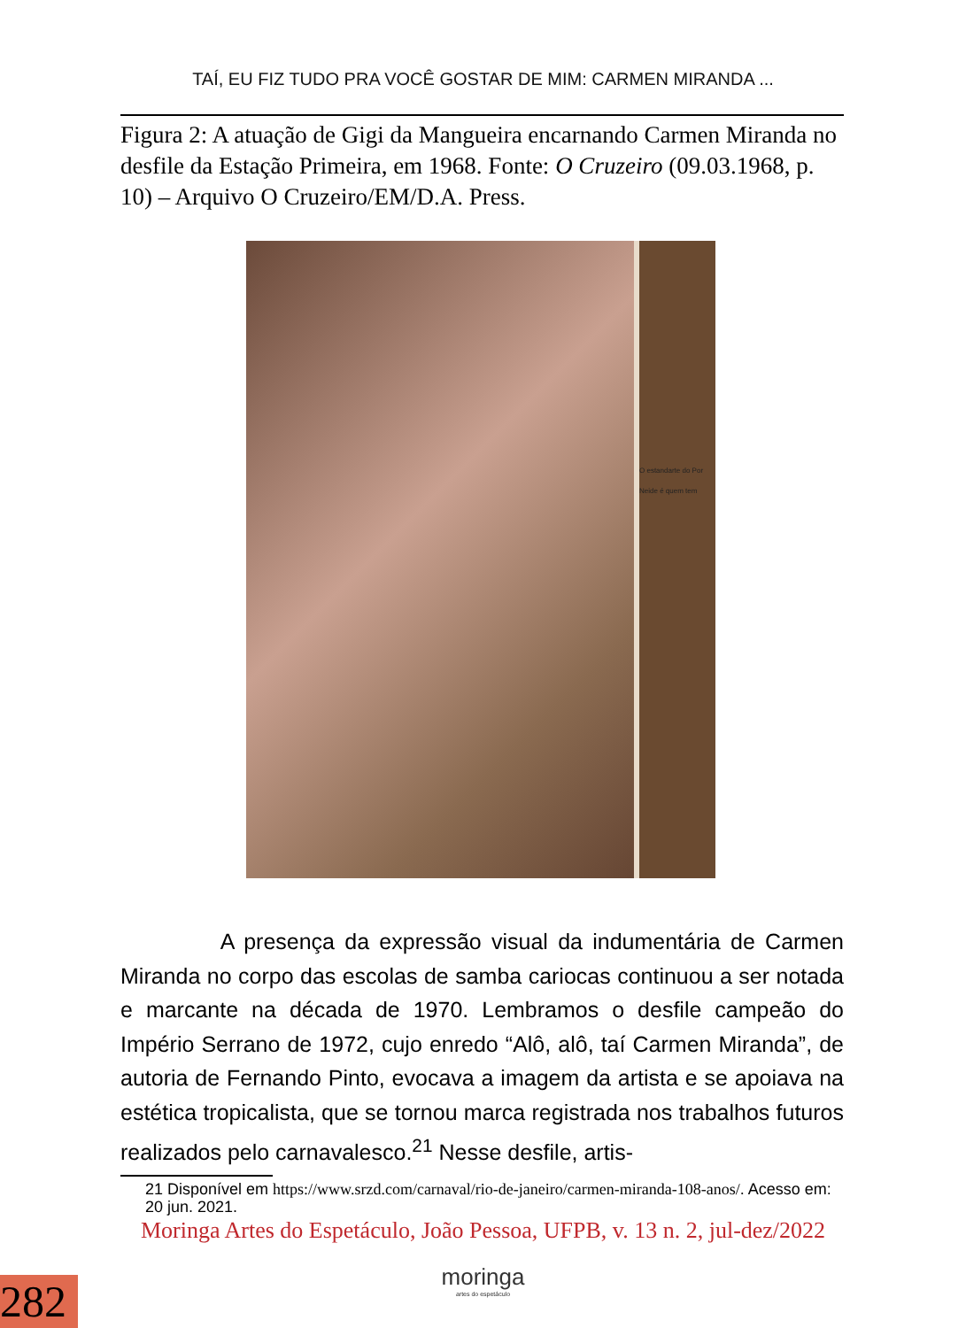TAÍ, EU FIZ TUDO PRA VOCÊ GOSTAR DE MIM: CARMEN MIRANDA ...
Figura 2: A atuação de Gigi da Mangueira encarnando Carmen Miranda no desfile da Estação Primeira, em 1968. Fonte: O Cruzeiro (09.03.1968, p. 10) – Arquivo O Cruzeiro/EM/D.A. Press.
O estandarte do Por
Neide é quem tem
A presença da expressão visual da indumentária de Carmen Miranda no corpo das escolas de samba cariocas continuou a ser notada e marcante na década de 1970. Lembramos o desfile campeão do Império Serrano de 1972, cujo enredo “Alô, alô, taí Carmen Miranda”, de autoria de Fernando Pinto, evocava a imagem da artista e se apoiava na estética tropicalista, que se tornou marca registrada nos trabalhos futuros realizados pelo carnavalesco.<sup>21</sup> Nesse desfile, artis-
21 Disponível em https://www.srzd.com/carnaval/rio-de-janeiro/carmen-miranda-108-anos/. Acesso em: 20 jun. 2021.
Moringa Artes do Espetáculo, João Pessoa, UFPB, v. 13 n. 2, jul-dez/2022
moringa
artes do espetáculo
282